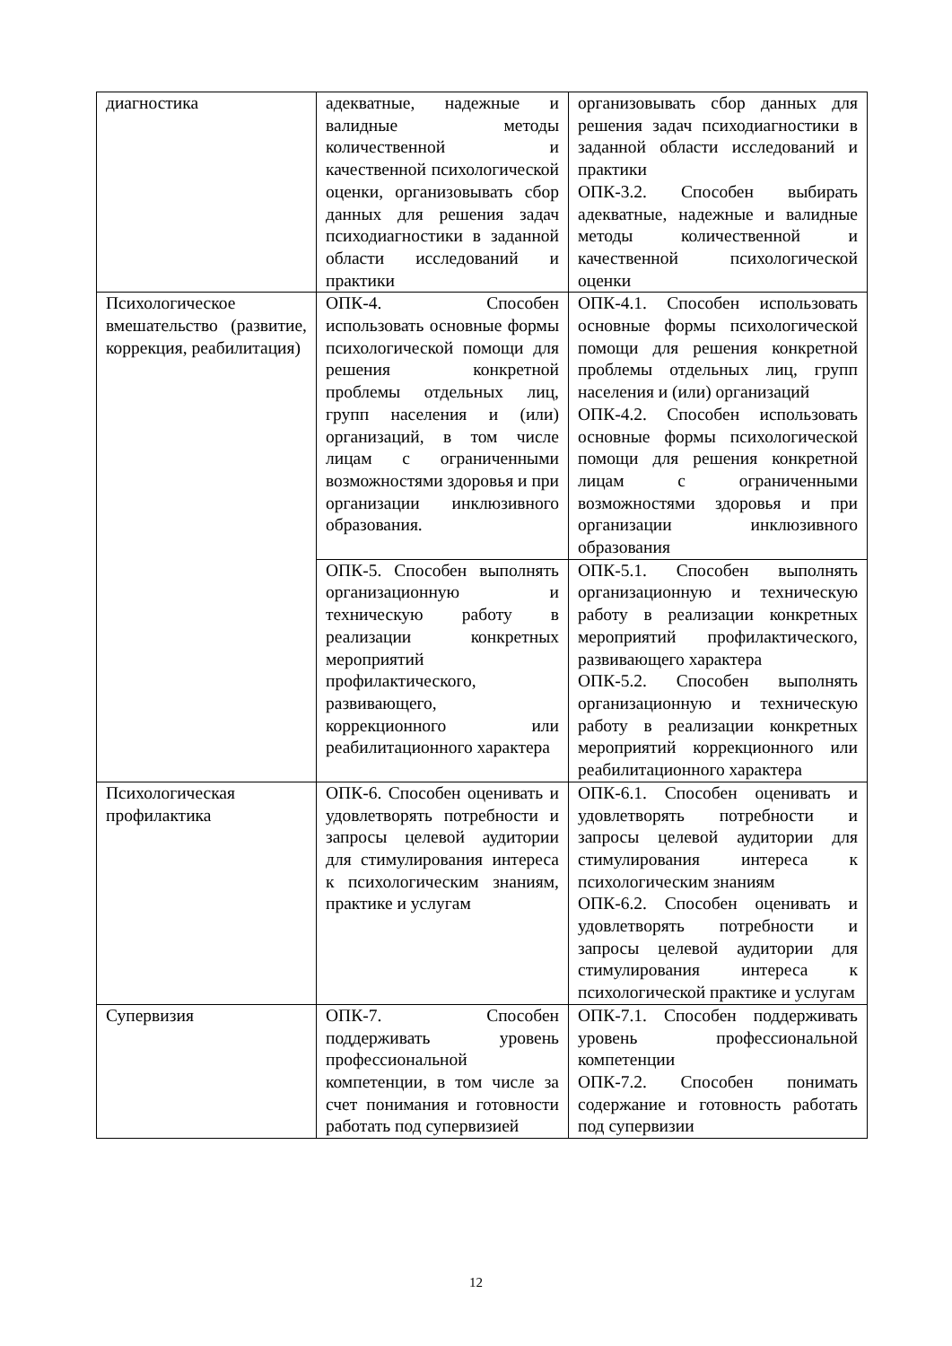| диагностика | адекватные, надежные и валидные методы количественной и качественной психологической оценки, организовывать сбор данных для решения задач психодиагностики в заданной области исследований и практики | организовывать сбор данных для решения задач психодиагностики в заданной области исследований и практики ОПК-3.2. Способен выбирать адекватные, надежные и валидные методы количественной и качественной психологической оценки |
| Психологическое вмешательство (развитие, коррекция, реабилитация) | ОПК-4. Способен использовать основные формы психологической помощи для решения конкретной проблемы отдельных лиц, групп населения и (или) организаций, в том числе лицам с ограниченными возможностями здоровья и при организации инклюзивного образования. | ОПК-4.1. Способен использовать основные формы психологической помощи для решения конкретной проблемы отдельных лиц, групп населения и (или) организаций ОПК-4.2. Способен использовать основные формы психологической помощи для решения конкретной лицам с ограниченными возможностями здоровья и при организации инклюзивного образования |
| | ОПК-5. Способен выполнять организационную и техническую работу в реализации конкретных мероприятий профилактического, развивающего, коррекционного или реабилитационного характера | ОПК-5.1. Способен выполнять организационную и техническую работу в реализации конкретных мероприятий профилактического, развивающего характера ОПК-5.2. Способен выполнять организационную и техническую работу в реализации конкретных мероприятий коррекционного или реабилитационного характера |
| Психологическая профилактика | ОПК-6. Способен оценивать и удовлетворять потребности и запросы целевой аудитории для стимулирования интереса к психологическим знаниям, практике и услугам | ОПК-6.1. Способен оценивать и удовлетворять потребности и запросы целевой аудитории для стимулирования интереса к психологическим знаниям ОПК-6.2. Способен оценивать и удовлетворять потребности и запросы целевой аудитории для стимулирования интереса к психологической практике и услугам |
| Супервизия | ОПК-7. Способен поддерживать уровень профессиональной компетенции, в том числе за счет понимания и готовности работать под супервизией | ОПК-7.1. Способен поддерживать уровень профессиональной компетенции ОПК-7.2. Способен понимать содержание и готовность работать под супервизии |
12